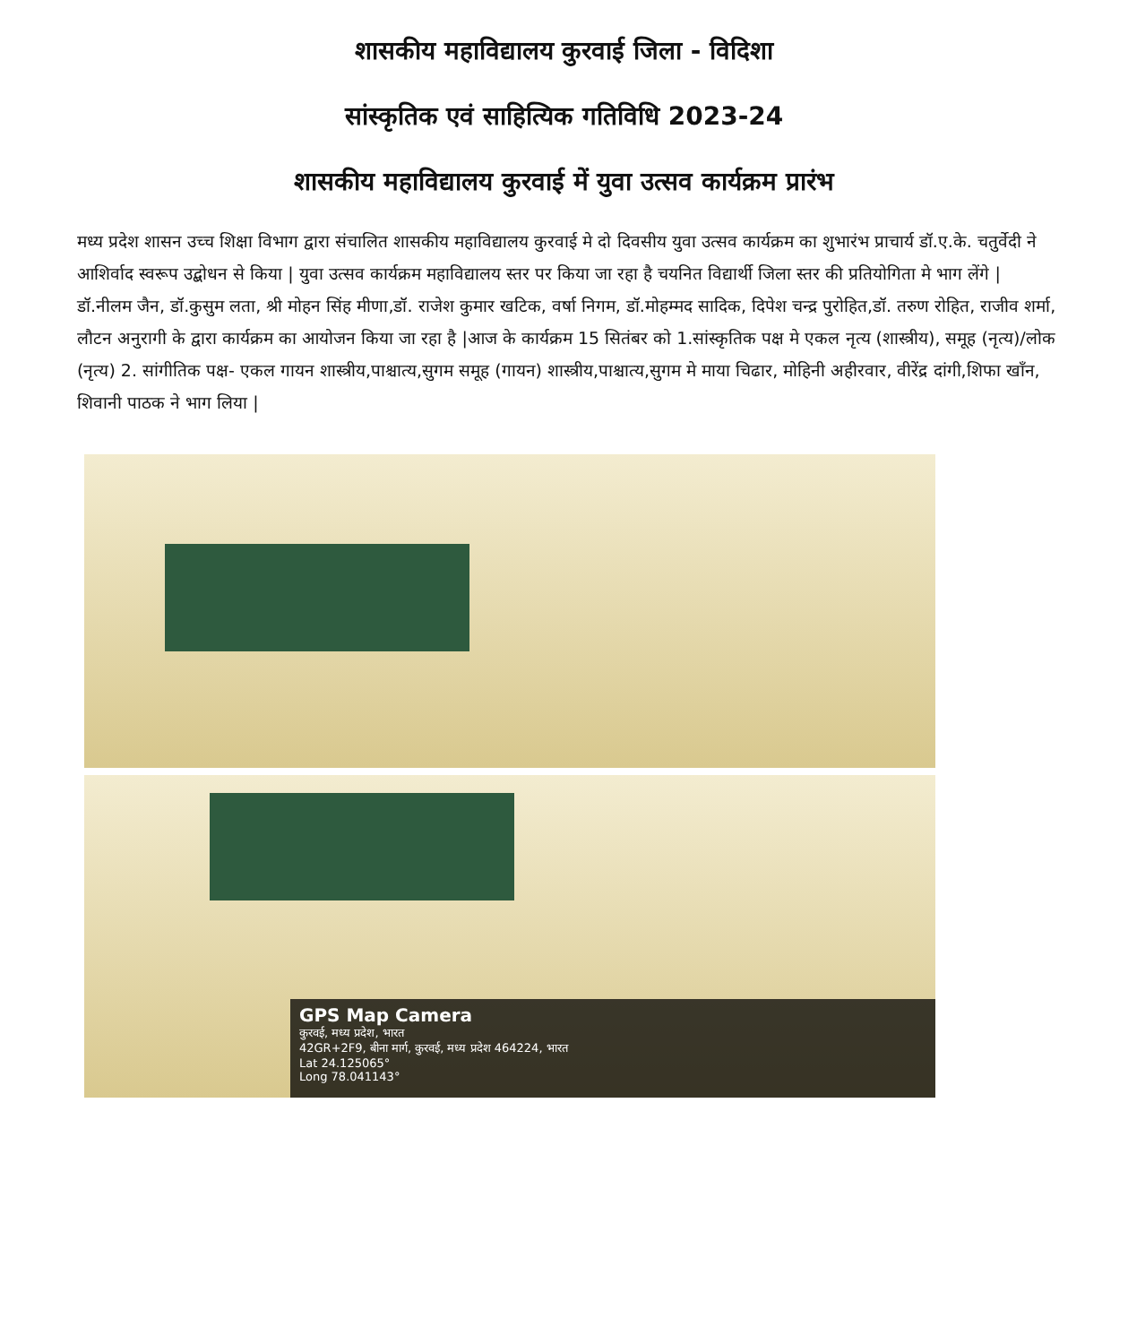शासकीय महाविद्यालय कुरवाई जिला - विदिशा
सांस्कृतिक एवं साहित्यिक गतिविधि 2023-24
शासकीय महाविद्यालय कुरवाई में युवा उत्सव कार्यक्रम प्रारंभ
मध्य प्रदेश शासन उच्च शिक्षा विभाग द्वारा संचालित शासकीय महाविद्यालय कुरवाई मे दो दिवसीय युवा उत्सव कार्यक्रम का शुभारंभ प्राचार्य डॉ.ए.के. चतुर्वेदी ने आशिर्वाद स्वरूप उद्बोधन से किया | युवा उत्सव कार्यक्रम महाविद्यालय स्तर पर किया जा रहा है चयनित विद्यार्थी जिला स्तर की प्रतियोगिता मे भाग लेंगे | डॉ.नीलम जैन, डॉ.कुसुम लता, श्री मोहन सिंह मीणा,डॉ. राजेश कुमार खटिक, वर्षा निगम, डॉ.मोहम्मद सादिक, दिपेश चन्द्र पुरोहित,डॉ. तरुण रोहित, राजीव शर्मा, लौटन अनुरागी के द्वारा कार्यक्रम का आयोजन किया जा रहा है |आज के कार्यक्रम 15 सितंबर को 1.सांस्कृतिक पक्ष मे एकल नृत्य (शास्त्रीय), समूह (नृत्य)/लोक (नृत्य) 2. सांगीतिक पक्ष- एकल गायन शास्त्रीय,पाश्चात्य,सुगम समूह (गायन) शास्त्रीय,पाश्चात्य,सुगम मे माया चिढार, मोहिनी अहीरवार, वीरेंद्र दांगी,शिफा खाँन, शिवानी पाठक ने भाग लिया |
GPS Map Camera
कुरवई, मध्य प्रदेश, भारत
42GR+2F9, बीना मार्ग, कुरवई, मध्य प्रदेश 464224, भारत
Lat 24.125065°
Long 78.041143°